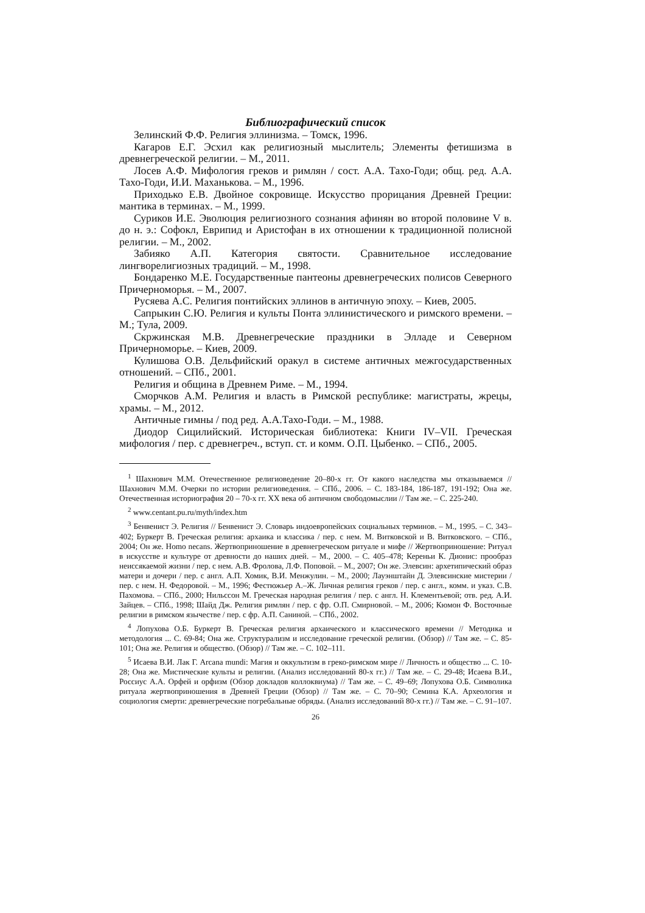Библиографический список
Зелинский Ф.Ф. Религия эллинизма. – Томск, 1996.
Кагаров Е.Г. Эсхил как религиозный мыслитель; Элементы фетишизма в древнегреческой религии. – М., 2011.
Лосев А.Ф. Мифология греков и римлян / сост. А.А. Тахо-Годи; общ. ред. А.А. Тахо-Годи, И.И. Маханькова. – М., 1996.
Приходько Е.В. Двойное сокровище. Искусство прорицания Древней Греции: мантика в терминах. – М., 1999.
Суриков И.Е. Эволюция религиозного сознания афинян во второй половине V в. до н. э.: Софокл, Еврипид и Аристофан в их отношении к традиционной полисной религии. – М., 2002.
Забияко А.П. Категория святости. Сравнительное исследование лингворелигиозных традиций. – М., 1998.
Бондаренко М.Е. Государственные пантеоны древнегреческих полисов Северного Причерноморья. – М., 2007.
Русяева А.С. Религия понтийских эллинов в античную эпоху. – Киев, 2005.
Сапрыкин С.Ю. Религия и культы Понта эллинистического и римского времени. – М.; Тула, 2009.
Скржинская М.В. Древнегреческие праздники в Элладе и Северном Причерноморье. – Киев, 2009.
Кулишова О.В. Дельфийский оракул в системе античных межгосударственных отношений. – СПб., 2001.
Религия и община в Древнем Риме. – М., 1994.
Сморчков А.М. Религия и власть в Римской республике: магистраты, жрецы, храмы. – М., 2012.
Античные гимны / под ред. А.А.Тахо-Годи. – М., 1988.
Диодор Сицилийский. Историческая библиотека: Книги IV–VII. Греческая мифология / пер. с древнегреч., вступ. ст. и комм. О.П. Цыбенко. – СПб., 2005.
<sup>1</sup> Шахнович М.М. Отечественное религиоведение 20–80-х гг. От какого наследства мы отказываемся // Шахнович М.М. Очерки по истории религиоведения. – СПб., 2006. – С. 183-184, 186-187, 191-192; Она же. Отечественная историография 20 – 70-х гг. XX века об античном свободомыслии // Там же. – С. 225-240.
<sup>2</sup> www.centant.pu.ru/myth/index.htm
<sup>3</sup> Бенвенист Э. Религия // Бенвенист Э. Словарь индоевропейских социальных терминов. – М., 1995. – С. 343–402; Буркерт В. Греческая религия: архаика и классика / пер. с нем. М. Витковской и В. Витковского. – СПб., 2004; Он же. Homo necans. Жертвоприношение в древнегреческом ритуале и мифе // Жертвоприношение: Ритуал в искусстве и культуре от древности до наших дней. – М., 2000. – С. 405–478; Кереньи К. Дионис: прообраз неиссякаемой жизни / пер. с нем. А.В. Фролова, Л.Ф. Поповой. – М., 2007; Он же. Элевсин: архетипический образ матери и дочери / пер. с англ. А.П. Хомик, В.И. Менжулин. – М., 2000; Лауэнштайн Д. Элевсинские мистерии / пер. с нем. Н. Федоровой. – М., 1996; Фестюжьер А.–Ж. Личная религия греков / пер. с англ., комм. и указ. С.В. Пахомова. – СПб., 2000; Нильссон М. Греческая народная религия / пер. с англ. Н. Клементьевой; отв. ред. А.И. Зайцев. – СПб., 1998; Шайд Дж. Религия римлян / пер. с фр. О.П. Смирновой. – М., 2006; Кюмон Ф. Восточные религии в римском язычестве / пер. с фр. А.П. Саниной. – СПб., 2002.
<sup>4</sup> Лопухова О.Б. Буркерт В. Греческая религия архаического и классического времени // Методика и методология ... С. 69-84; Она же. Структурализм и исследование греческой религии. (Обзор) // Там же. – С. 85-101; Она же. Религия и общество. (Обзор) // Там же. – С. 102–111.
<sup>5</sup> Исаева В.И. Лак Г. Arcana mundi: Магия и оккультизм в греко-римском мире // Личность и общество ... С. 10-28; Она же. Мистические культы и религии. (Анализ исследований 80-х гг.) // Там же. – С. 29-48; Исаева В.И., Россиус А.А. Орфей и орфизм (Обзор докладов коллоквиума) // Там же. – С. 49–69; Лопухова О.Б. Символика ритуала жертвоприношения в Древней Греции (Обзор) // Там же. – С. 70–90; Семина К.А. Археология и социология смерти: древнегреческие погребальные обряды. (Анализ исследований 80-х гг.) // Там же. – С. 91–107.
26